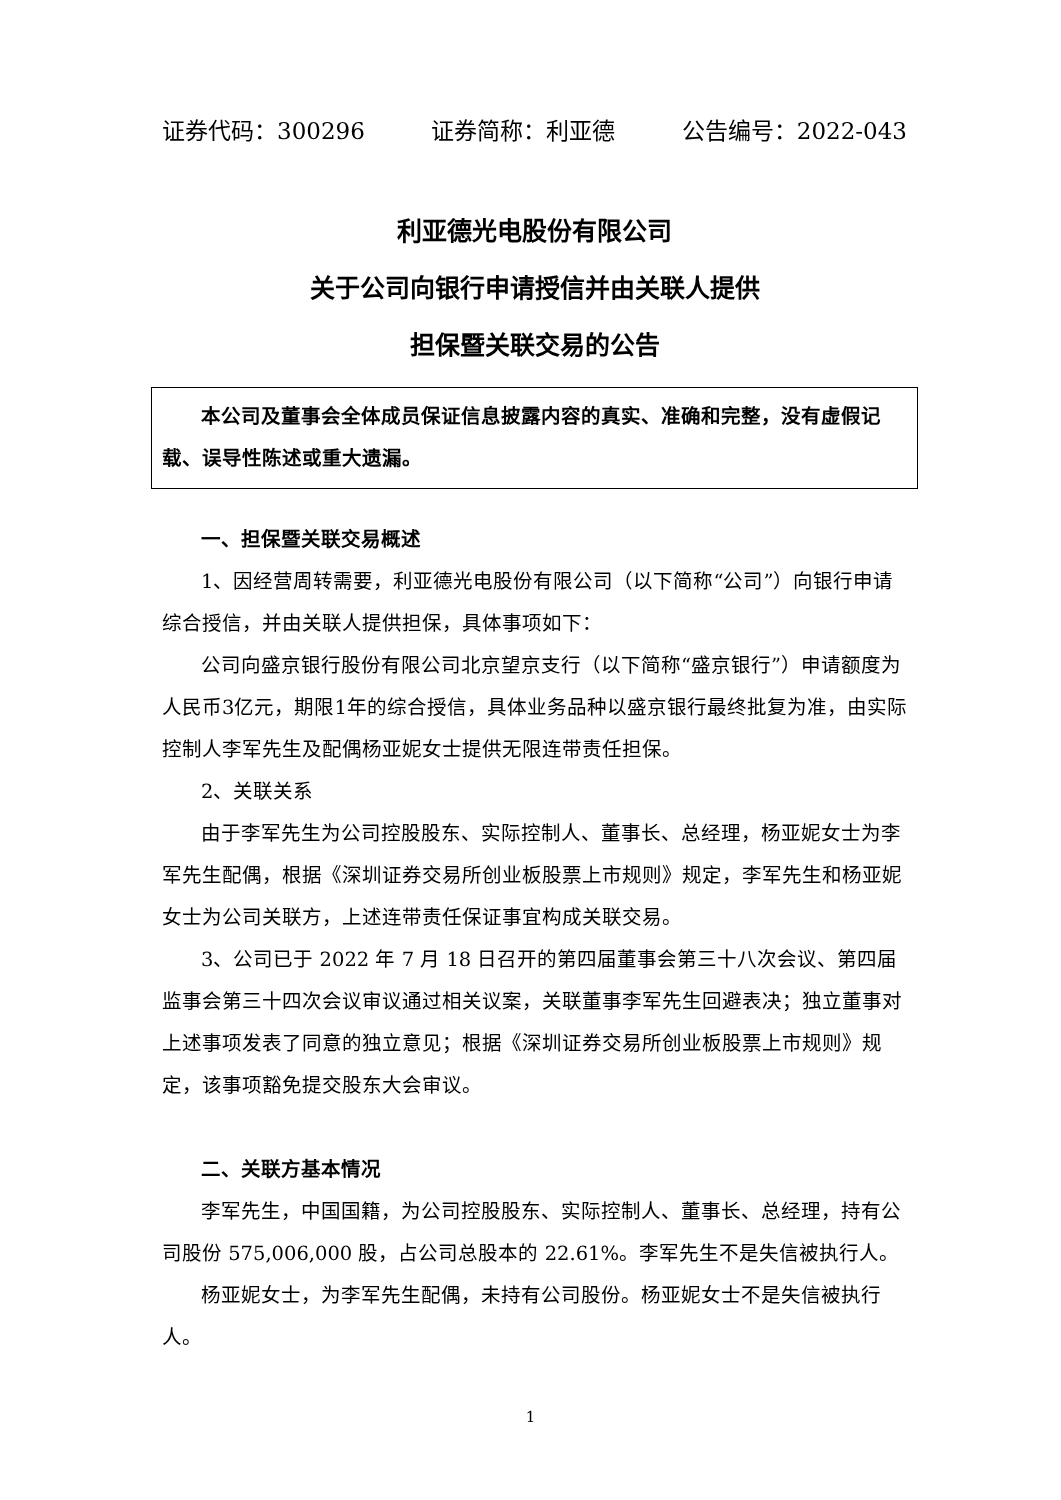证券代码：300296 证券简称：利亚德 公告编号：2022-043
利亚德光电股份有限公司
关于公司向银行申请授信并由关联人提供
担保暨关联交易的公告
本公司及董事会全体成员保证信息披露内容的真实、准确和完整，没有虚假记载、误导性陈述或重大遗漏。
一、担保暨关联交易概述
1、因经营周转需要，利亚德光电股份有限公司（以下简称“公司”）向银行申请综合授信，并由关联人提供担保，具体事项如下：
公司向盛京银行股份有限公司北京望京支行（以下简称“盛京银行”）申请额度为人民币3亿元，期限1年的综合授信，具体业务品种以盛京银行最终批复为准，由实际控制人李军先生及配偶杨亚妮女士提供无限连带责任担保。
2、关联关系
由于李军先生为公司控股股东、实际控制人、董事长、总经理，杨亚妮女士为李军先生配偶，根据《深圳证券交易所创业板股票上市规则》规定，李军先生和杨亚妮女士为公司关联方，上述连带责任保证事宜构成关联交易。
3、公司已于 2022 年 7 月 18 日召开的第四届董事会第三十八次会议、第四届监事会第三十四次会议审议通过相关议案，关联董事李军先生回避表决；独立董事对上述事项发表了同意的独立意见；根据《深圳证券交易所创业板股票上市规则》规定，该事项豁免提交股东大会审议。
二、关联方基本情况
李军先生，中国国籍，为公司控股股东、实际控制人、董事长、总经理，持有公司股份 575,006,000 股，占公司总股本的 22.61%。李军先生不是失信被执行人。
杨亚妮女士，为李军先生配偶，未持有公司股份。杨亚妮女士不是失信被执行人。
1